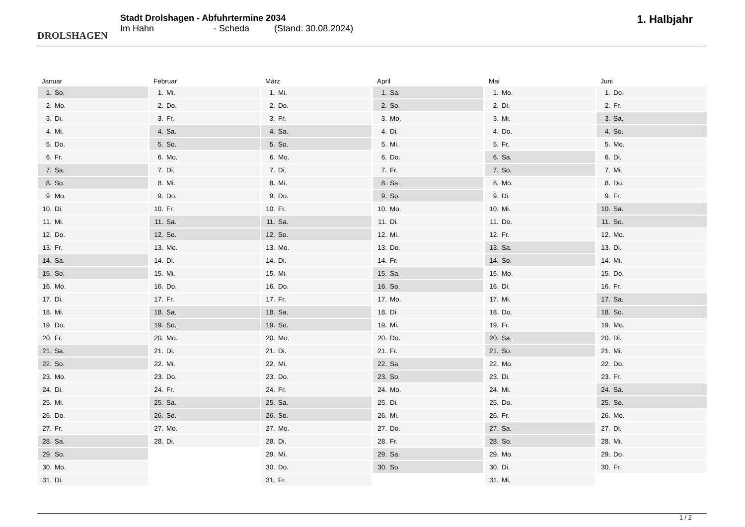DROLSHAGEN
Stadt Drolshagen - Abfuhrtermine 2034
Im Hahn - Scheda (Stand: 30.08.2024)
1. Halbjahr
| Januar | |
| --- | --- |
| 1. | So. |
| 2. | Mo. |
| 3. | Di. |
| 4. | Mi. |
| 5. | Do. |
| 6. | Fr. |
| 7. | Sa. |
| 8. | So. |
| 9. | Mo. |
| 10. | Di. |
| 11. | Mi. |
| 12. | Do. |
| 13. | Fr. |
| 14. | Sa. |
| 15. | So. |
| 16. | Mo. |
| 17. | Di. |
| 18. | Mi. |
| 19. | Do. |
| 20. | Fr. |
| 21. | Sa. |
| 22. | So. |
| 23. | Mo. |
| 24. | Di. |
| 25. | Mi. |
| 26. | Do. |
| 27. | Fr. |
| 28. | Sa. |
| 29. | So. |
| 30. | Mo. |
| 31. | Di. |
| Februar | |
| --- | --- |
| 1. | Mi. |
| 2. | Do. |
| 3. | Fr. |
| 4. | Sa. |
| 5. | So. |
| 6. | Mo. |
| 7. | Di. |
| 8. | Mi. |
| 9. | Do. |
| 10. | Fr. |
| 11. | Sa. |
| 12. | So. |
| 13. | Mo. |
| 14. | Di. |
| 15. | Mi. |
| 16. | Do. |
| 17. | Fr. |
| 18. | Sa. |
| 19. | So. |
| 20. | Mo. |
| 21. | Di. |
| 22. | Mi. |
| 23. | Do. |
| 24. | Fr. |
| 25. | Sa. |
| 26. | So. |
| 27. | Mo. |
| 28. | Di. |
| März | |
| --- | --- |
| 1. | Mi. |
| 2. | Do. |
| 3. | Fr. |
| 4. | Sa. |
| 5. | So. |
| 6. | Mo. |
| 7. | Di. |
| 8. | Mi. |
| 9. | Do. |
| 10. | Fr. |
| 11. | Sa. |
| 12. | So. |
| 13. | Mo. |
| 14. | Di. |
| 15. | Mi. |
| 16. | Do. |
| 17. | Fr. |
| 18. | Sa. |
| 19. | So. |
| 20. | Mo. |
| 21. | Di. |
| 22. | Mi. |
| 23. | Do. |
| 24. | Fr. |
| 25. | Sa. |
| 26. | So. |
| 27. | Mo. |
| 28. | Di. |
| 29. | Mi. |
| 30. | Do. |
| 31. | Fr. |
| April | |
| --- | --- |
| 1. | Sa. |
| 2. | So. |
| 3. | Mo. |
| 4. | Di. |
| 5. | Mi. |
| 6. | Do. |
| 7. | Fr. |
| 8. | Sa. |
| 9. | So. |
| 10. | Mo. |
| 11. | Di. |
| 12. | Mi. |
| 13. | Do. |
| 14. | Fr. |
| 15. | Sa. |
| 16. | So. |
| 17. | Mo. |
| 18. | Di. |
| 19. | Mi. |
| 20. | Do. |
| 21. | Fr. |
| 22. | Sa. |
| 23. | So. |
| 24. | Mo. |
| 25. | Di. |
| 26. | Mi. |
| 27. | Do. |
| 28. | Fr. |
| 29. | Sa. |
| 30. | So. |
| Mai | |
| --- | --- |
| 1. | Mo. |
| 2. | Di. |
| 3. | Mi. |
| 4. | Do. |
| 5. | Fr. |
| 6. | Sa. |
| 7. | So. |
| 8. | Mo. |
| 9. | Di. |
| 10. | Mi. |
| 11. | Do. |
| 12. | Fr. |
| 13. | Sa. |
| 14. | So. |
| 15. | Mo. |
| 16. | Di. |
| 17. | Mi. |
| 18. | Do. |
| 19. | Fr. |
| 20. | Sa. |
| 21. | So. |
| 22. | Mo. |
| 23. | Di. |
| 24. | Mi. |
| 25. | Do. |
| 26. | Fr. |
| 27. | Sa. |
| 28. | So. |
| 29. | Mo. |
| 30. | Di. |
| 31. | Mi. |
| Juni | |
| --- | --- |
| 1. | Do. |
| 2. | Fr. |
| 3. | Sa. |
| 4. | So. |
| 5. | Mo. |
| 6. | Di. |
| 7. | Mi. |
| 8. | Do. |
| 9. | Fr. |
| 10. | Sa. |
| 11. | So. |
| 12. | Mo. |
| 13. | Di. |
| 14. | Mi. |
| 15. | Do. |
| 16. | Fr. |
| 17. | Sa. |
| 18. | So. |
| 19. | Mo. |
| 20. | Di. |
| 21. | Mi. |
| 22. | Do. |
| 23. | Fr. |
| 24. | Sa. |
| 25. | So. |
| 26. | Mo. |
| 27. | Di. |
| 28. | Mi. |
| 29. | Do. |
| 30. | Fr. |
1 / 2